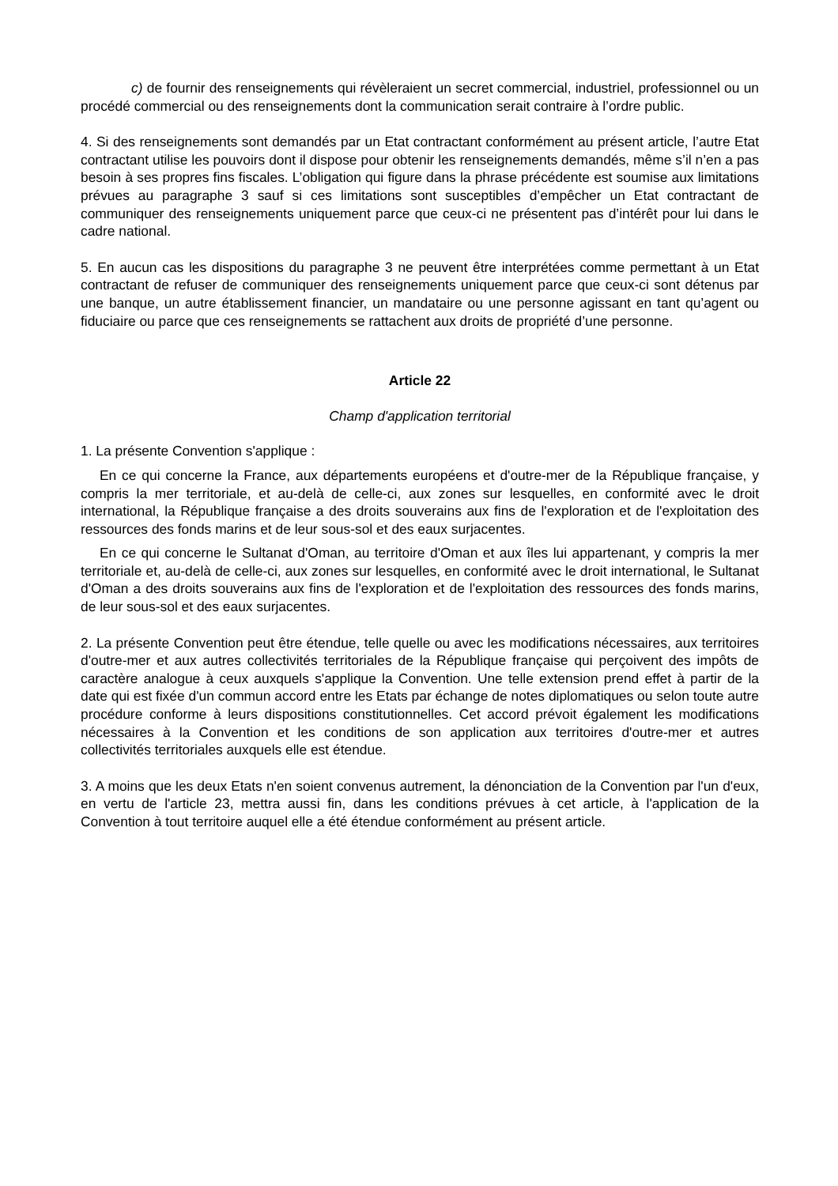c) de fournir des renseignements qui révèleraient un secret commercial, industriel, professionnel ou un procédé commercial ou des renseignements dont la communication serait contraire à l’ordre public.
4. Si des renseignements sont demandés par un Etat contractant conformément au présent article, l’autre Etat contractant utilise les pouvoirs dont il dispose pour obtenir les renseignements demandés, même s’il n’en a pas besoin à ses propres fins fiscales. L’obligation qui figure dans la phrase précédente est soumise aux limitations prévues au paragraphe 3 sauf si ces limitations sont susceptibles d’empêcher un Etat contractant de communiquer des renseignements uniquement parce que ceux-ci ne présentent pas d’intérêt pour lui dans le cadre national.
5. En aucun cas les dispositions du paragraphe 3 ne peuvent être interprétées comme permettant à un Etat contractant de refuser de communiquer des renseignements uniquement parce que ceux-ci sont détenus par une banque, un autre établissement financier, un mandataire ou une personne agissant en tant qu’agent ou fiduciaire ou parce que ces renseignements se rattachent aux droits de propriété d’une personne.
Article 22
Champ d'application territorial
1. La présente Convention s'applique :
En ce qui concerne la France, aux départements européens et d'outre-mer de la République française, y compris la mer territoriale, et au-delà de celle-ci, aux zones sur lesquelles, en conformité avec le droit international, la République française a des droits souverains aux fins de l'exploration et de l'exploitation des ressources des fonds marins et de leur sous-sol et des eaux surjacentes.
En ce qui concerne le Sultanat d'Oman, au territoire d'Oman et aux îles lui appartenant, y compris la mer territoriale et, au-delà de celle-ci, aux zones sur lesquelles, en conformité avec le droit international, le Sultanat d'Oman a des droits souverains aux fins de l'exploration et de l'exploitation des ressources des fonds marins, de leur sous-sol et des eaux surjacentes.
2. La présente Convention peut être étendue, telle quelle ou avec les modifications nécessaires, aux territoires d'outre-mer et aux autres collectivités territoriales de la République française qui perçoivent des impôts de caractère analogue à ceux auxquels s'applique la Convention. Une telle extension prend effet à partir de la date qui est fixée d'un commun accord entre les Etats par échange de notes diplomatiques ou selon toute autre procédure conforme à leurs dispositions constitutionnelles. Cet accord prévoit également les modifications nécessaires à la Convention et les conditions de son application aux territoires d'outre-mer et autres collectivités territoriales auxquels elle est étendue.
3. A moins que les deux Etats n'en soient convenus autrement, la dénonciation de la Convention par l'un d'eux, en vertu de l'article 23, mettra aussi fin, dans les conditions prévues à cet article, à l'application de la Convention à tout territoire auquel elle a été étendue conformément au présent article.